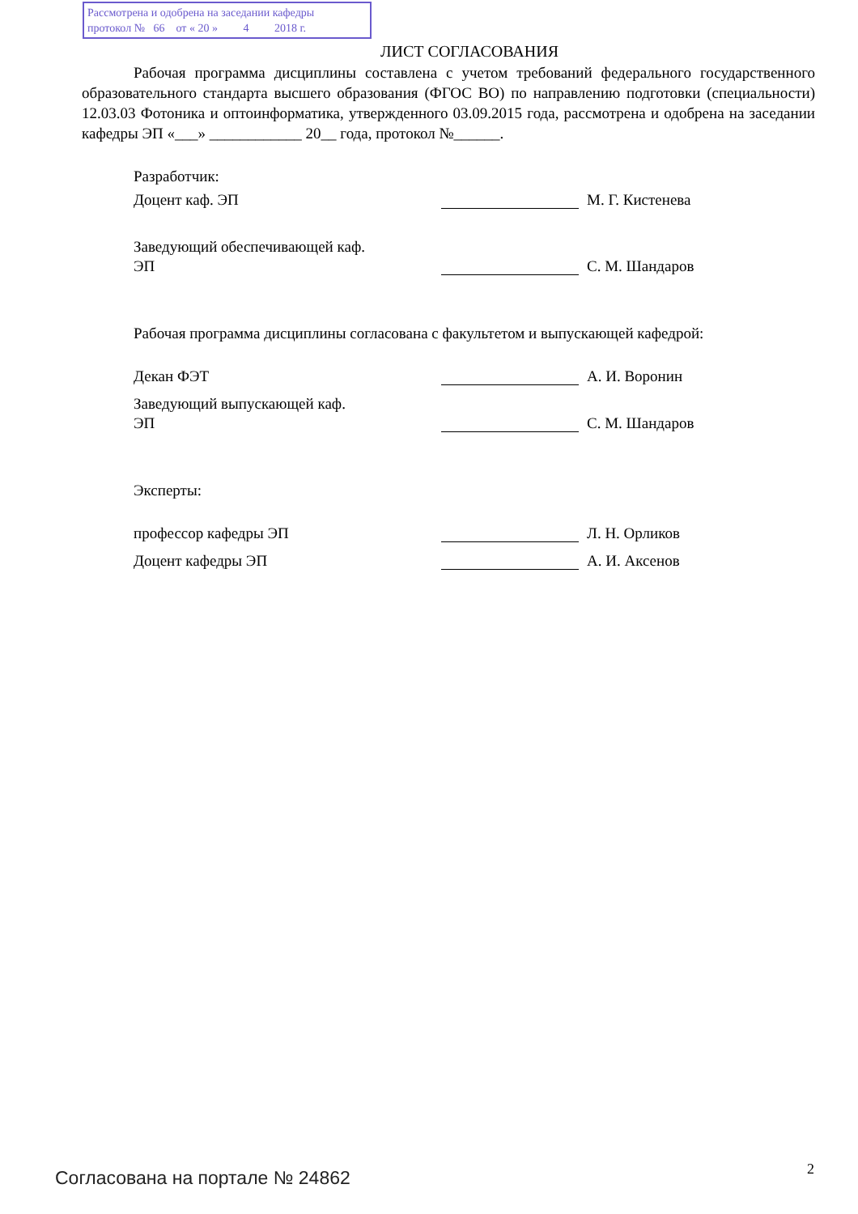Рассмотрена и одобрена на заседании кафедры
протокол № 66 от « 20 » 4 2018 г.
ЛИСТ СОГЛАСОВАНИЯ
Рабочая программа дисциплины составлена с учетом требований федерального государственного образовательного стандарта высшего образования (ФГОС ВО) по направлению подготовки (специальности) 12.03.03 Фотоника и оптоинформатика, утвержденного 03.09.2015 года, рассмотрена и одобрена на заседании кафедры ЭП «___» ____________ 20__ года, протокол №______.
Разработчик:
Доцент каф. ЭП М. Г. Кистенева
Заведующий обеспечивающей каф.
ЭП
С. М. Шандаров
Рабочая программа дисциплины согласована с факультетом и выпускающей кафедрой:
Декан ФЭТ А. И. Воронин
Заведующий выпускающей каф.
ЭП
С. М. Шандаров
Эксперты:
профессор кафедры ЭП Л. Н. Орликов
Доцент кафедры ЭП А. И. Аксенов
Согласована на портале № 24862 2